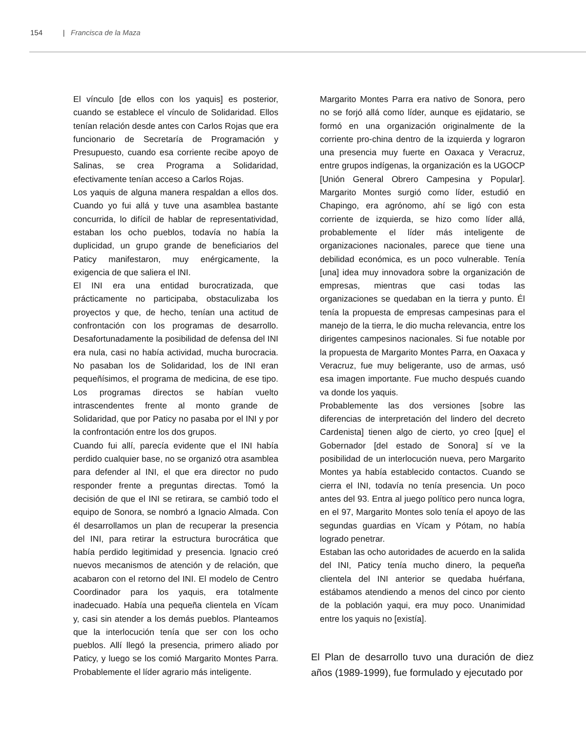154 | Francisca de la Maza
El vínculo [de ellos con los yaquis] es posterior, cuando se establece el vínculo de Solidaridad. Ellos tenían relación desde antes con Carlos Rojas que era funcionario de Secretaría de Programación y Presupuesto, cuando esa corriente recibe apoyo de Salinas, se crea Programa a Solidaridad, efectivamente tenían acceso a Carlos Rojas.
Los yaquis de alguna manera respaldan a ellos dos. Cuando yo fui allá y tuve una asamblea bastante concurrida, lo difícil de hablar de representatividad, estaban los ocho pueblos, todavía no había la duplicidad, un grupo grande de beneficiarios del Paticy manifestaron, muy enérgicamente, la exigencia de que saliera el INI.
El INI era una entidad burocratizada, que prácticamente no participaba, obstaculizaba los proyectos y que, de hecho, tenían una actitud de confrontación con los programas de desarrollo. Desafortunadamente la posibilidad de defensa del INI era nula, casi no había actividad, mucha burocracia. No pasaban los de Solidaridad, los de INI eran pequeñísimos, el programa de medicina, de ese tipo. Los programas directos se habían vuelto intrascendentes frente al monto grande de Solidaridad, que por Paticy no pasaba por el INI y por la confrontación entre los dos grupos.
Cuando fui allí, parecía evidente que el INI había perdido cualquier base, no se organizó otra asamblea para defender al INI, el que era director no pudo responder frente a preguntas directas. Tomó la decisión de que el INI se retirara, se cambió todo el equipo de Sonora, se nombró a Ignacio Almada. Con él desarrollamos un plan de recuperar la presencia del INI, para retirar la estructura burocrática que había perdido legitimidad y presencia. Ignacio creó nuevos mecanismos de atención y de relación, que acabaron con el retorno del INI. El modelo de Centro Coordinador para los yaquis, era totalmente inadecuado. Había una pequeña clientela en Vícam y, casi sin atender a los demás pueblos. Planteamos que la interlocución tenía que ser con los ocho pueblos. Allí llegó la presencia, primero aliado por Paticy, y luego se los comió Margarito Montes Parra. Probablemente el líder agrario más inteligente.
Margarito Montes Parra era nativo de Sonora, pero no se forjó allá como líder, aunque es ejidatario, se formó en una organización originalmente de la corriente pro-china dentro de la izquierda y lograron una presencia muy fuerte en Oaxaca y Veracruz, entre grupos indígenas, la organización es la UGOCP [Unión General Obrero Campesina y Popular]. Margarito Montes surgió como líder, estudió en Chapingo, era agrónomo, ahí se ligó con esta corriente de izquierda, se hizo como líder allá, probablemente el líder más inteligente de organizaciones nacionales, parece que tiene una debilidad económica, es un poco vulnerable. Tenía [una] idea muy innovadora sobre la organización de empresas, mientras que casi todas las organizaciones se quedaban en la tierra y punto. Él tenía la propuesta de empresas campesinas para el manejo de la tierra, le dio mucha relevancia, entre los dirigentes campesinos nacionales. Si fue notable por la propuesta de Margarito Montes Parra, en Oaxaca y Veracruz, fue muy beligerante, uso de armas, usó esa imagen importante. Fue mucho después cuando va donde los yaquis.
Probablemente las dos versiones [sobre las diferencias de interpretación del lindero del decreto Cardenista] tienen algo de cierto, yo creo [que] el Gobernador [del estado de Sonora] sí ve la posibilidad de un interlocución nueva, pero Margarito Montes ya había establecido contactos. Cuando se cierra el INI, todavía no tenía presencia. Un poco antes del 93. Entra al juego político pero nunca logra, en el 97, Margarito Montes solo tenía el apoyo de las segundas guardias en Vícam y Pótam, no había logrado penetrar.
Estaban las ocho autoridades de acuerdo en la salida del INI, Paticy tenía mucho dinero, la pequeña clientela del INI anterior se quedaba huérfana, estábamos atendiendo a menos del cinco por ciento de la población yaqui, era muy poco. Unanimidad entre los yaquis no [existía].
El Plan de desarrollo tuvo una duración de diez años (1989-1999), fue formulado y ejecutado por